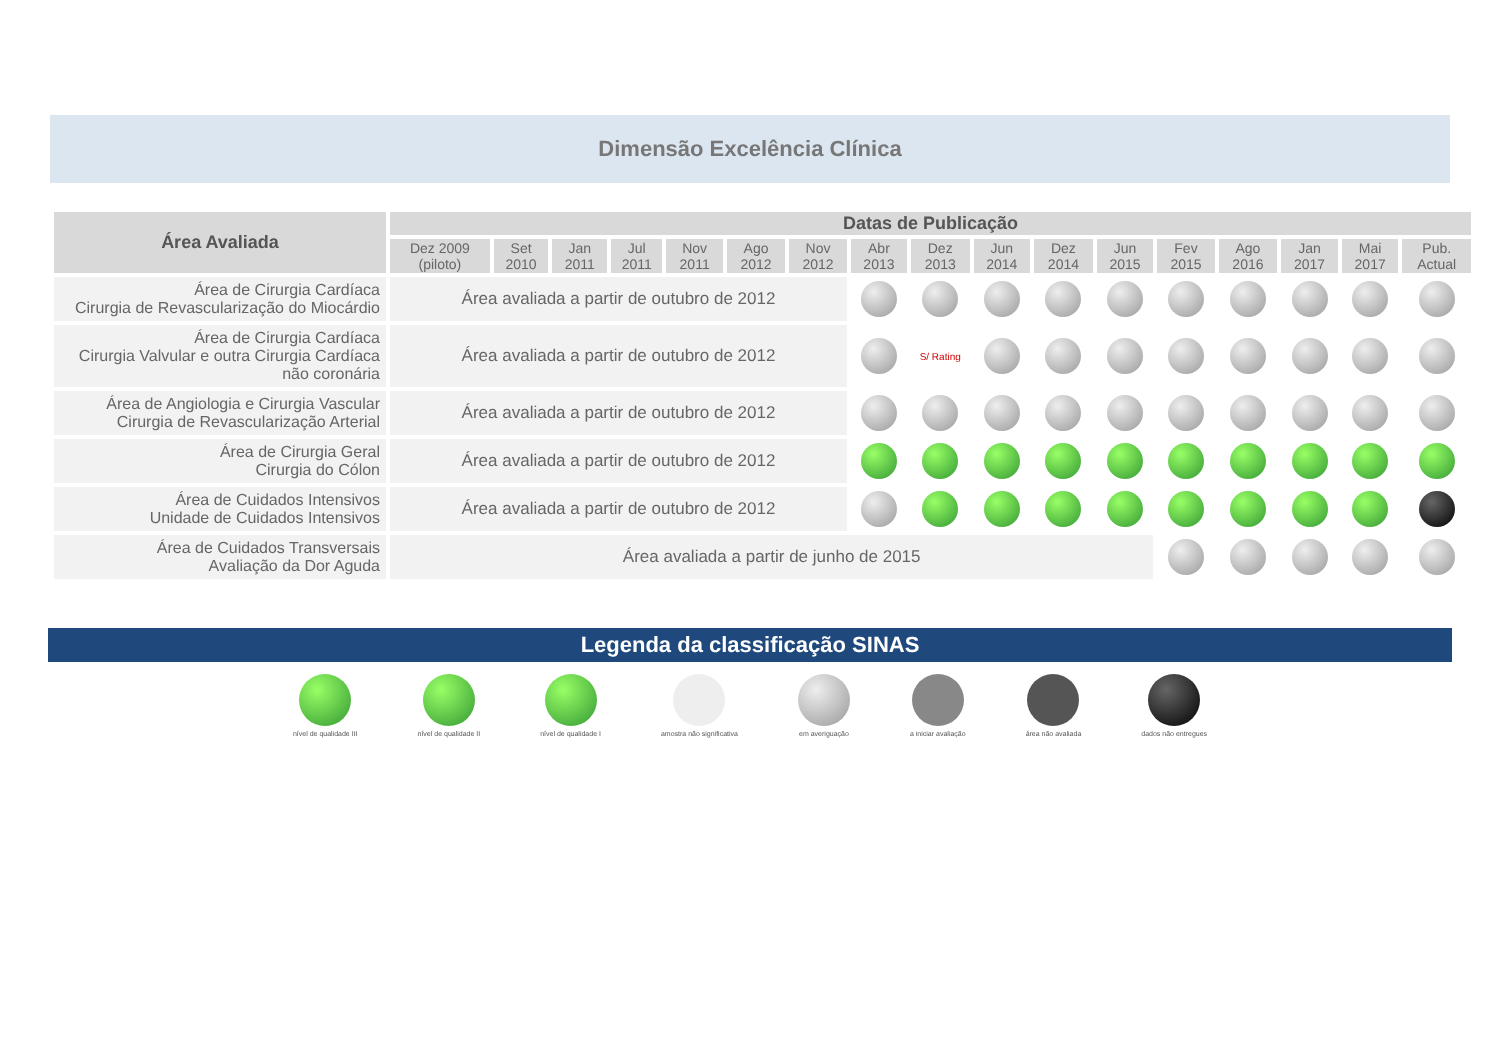Dimensão Excelência Clínica
| Área Avaliada | Datas de Publicação | | | | | | | | | | | | | | | | |
| --- | --- | --- | --- | --- | --- | --- | --- | --- | --- | --- | --- | --- | --- | --- | --- | --- | --- |
| | Dez 2009 (piloto) | Set 2010 | Jan 2011 | Jul 2011 | Nov 2011 | Ago 2012 | Nov 2012 | Abr 2013 | Dez 2013 | Jun 2014 | Dez 2014 | Jun 2015 | Fev 2015 | Ago 2016 | Jan 2017 | Mai 2017 | Pub. Actual |
| Área de Cirurgia Cardíaca Cirurgia de Revascularização do Miocárdio | Área avaliada a partir de outubro de 2012 | | | | | | | | | | | | | | | | |
| Área de Cirurgia Cardíaca Cirurgia Valvular e outra Cirurgia Cardíaca não coronária | Área avaliada a partir de outubro de 2012 | | | | | | | | S/ Rating | | | | | | | | |
| Área de Angiologia e Cirurgia Vascular Cirurgia de Revascularização Arterial | Área avaliada a partir de outubro de 2012 | | | | | | | | | | | | | | | | |
| Área de Cirurgia Geral Cirurgia do Cólon | Área avaliada a partir de outubro de 2012 | | | | | | | | | | | | | | | | |
| Área de Cuidados Intensivos Unidade de Cuidados Intensivos | Área avaliada a partir de outubro de 2012 | | | | | | | | | | | | | | | | |
| Área de Cuidados Transversais Avaliação da Dor Aguda | Área avaliada a partir de junho de 2015 | | | | | | | | | | | | | | | | |
Legenda da classificação SINAS
nível de qualidade III nível de qualidade II nível de qualidade I amostra não significativa em averiguação a iniciar avaliação área não avaliada dados não entregues